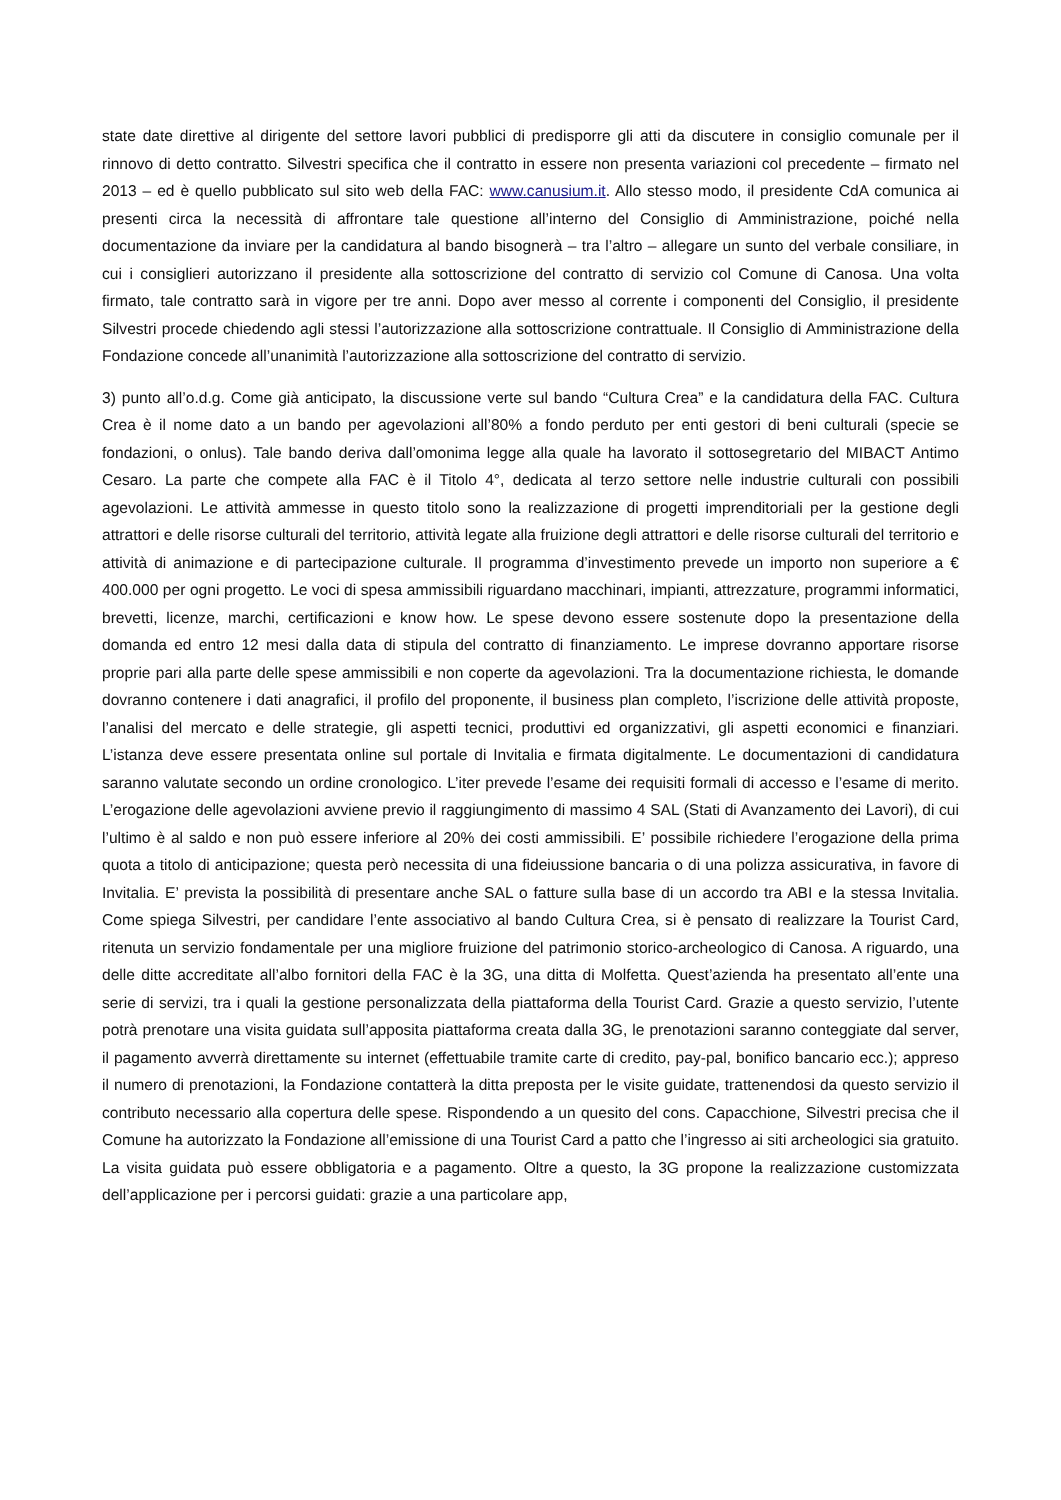state date direttive al dirigente del settore lavori pubblici di predisporre gli atti da discutere in consiglio comunale per il rinnovo di detto contratto. Silvestri specifica che il contratto in essere non presenta variazioni col precedente – firmato nel 2013 – ed è quello pubblicato sul sito web della FAC: www.canusium.it. Allo stesso modo, il presidente CdA comunica ai presenti circa la necessità di affrontare tale questione all’interno del Consiglio di Amministrazione, poiché nella documentazione da inviare per la candidatura al bando bisognerà – tra l’altro – allegare un sunto del verbale consiliare, in cui i consiglieri autorizzano il presidente alla sottoscrizione del contratto di servizio col Comune di Canosa. Una volta firmato, tale contratto sarà in vigore per tre anni. Dopo aver messo al corrente i componenti del Consiglio, il presidente Silvestri procede chiedendo agli stessi l’autorizzazione alla sottoscrizione contrattuale. Il Consiglio di Amministrazione della Fondazione concede all’unanimità l’autorizzazione alla sottoscrizione del contratto di servizio.
3) punto all’o.d.g. Come già anticipato, la discussione verte sul bando “Cultura Crea” e la candidatura della FAC. Cultura Crea è il nome dato a un bando per agevolazioni all’80% a fondo perduto per enti gestori di beni culturali (specie se fondazioni, o onlus). Tale bando deriva dall’omonima legge alla quale ha lavorato il sottosegretario del MIBACT Antimo Cesaro. La parte che compete alla FAC è il Titolo 4°, dedicata al terzo settore nelle industrie culturali con possibili agevolazioni. Le attività ammesse in questo titolo sono la realizzazione di progetti imprenditoriali per la gestione degli attrattori e delle risorse culturali del territorio, attività legate alla fruizione degli attrattori e delle risorse culturali del territorio e attività di animazione e di partecipazione culturale. Il programma d’investimento prevede un importo non superiore a € 400.000 per ogni progetto. Le voci di spesa ammissibili riguardano macchinari, impianti, attrezzature, programmi informatici, brevetti, licenze, marchi, certificazioni e know how. Le spese devono essere sostenute dopo la presentazione della domanda ed entro 12 mesi dalla data di stipula del contratto di finanziamento. Le imprese dovranno apportare risorse proprie pari alla parte delle spese ammissibili e non coperte da agevolazioni. Tra la documentazione richiesta, le domande dovranno contenere i dati anagrafici, il profilo del proponente, il business plan completo, l’iscrizione delle attività proposte, l’analisi del mercato e delle strategie, gli aspetti tecnici, produttivi ed organizzativi, gli aspetti economici e finanziari. L’istanza deve essere presentata online sul portale di Invitalia e firmata digitalmente. Le documentazioni di candidatura saranno valutate secondo un ordine cronologico. L’iter prevede l’esame dei requisiti formali di accesso e l’esame di merito. L’erogazione delle agevolazioni avviene previo il raggiungimento di massimo 4 SAL (Stati di Avanzamento dei Lavori), di cui l’ultimo è al saldo e non può essere inferiore al 20% dei costi ammissibili. E’ possibile richiedere l’erogazione della prima quota a titolo di anticipazione; questa però necessita di una fideiussione bancaria o di una polizza assicurativa, in favore di Invitalia. E’ prevista la possibilità di presentare anche SAL o fatture sulla base di un accordo tra ABI e la stessa Invitalia. Come spiega Silvestri, per candidare l’ente associativo al bando Cultura Crea, si è pensato di realizzare la Tourist Card, ritenuta un servizio fondamentale per una migliore fruizione del patrimonio storico-archeologico di Canosa. A riguardo, una delle ditte accreditate all’albo fornitori della FAC è la 3G, una ditta di Molfetta. Quest’azienda ha presentato all’ente una serie di servizi, tra i quali la gestione personalizzata della piattaforma della Tourist Card. Grazie a questo servizio, l’utente potrà prenotare una visita guidata sull’apposita piattaforma creata dalla 3G, le prenotazioni saranno conteggiate dal server, il pagamento avverrà direttamente su internet (effettuabile tramite carte di credito, pay-pal, bonifico bancario ecc.); appreso il numero di prenotazioni, la Fondazione contatterà la ditta preposta per le visite guidate, trattenendosi da questo servizio il contributo necessario alla copertura delle spese. Rispondendo a un quesito del cons. Capacchione, Silvestri precisa che il Comune ha autorizzato la Fondazione all’emissione di una Tourist Card a patto che l’ingresso ai siti archeologici sia gratuito. La visita guidata può essere obbligatoria e a pagamento. Oltre a questo, la 3G propone la realizzazione customizzata dell’applicazione per i percorsi guidati: grazie a una particolare app,